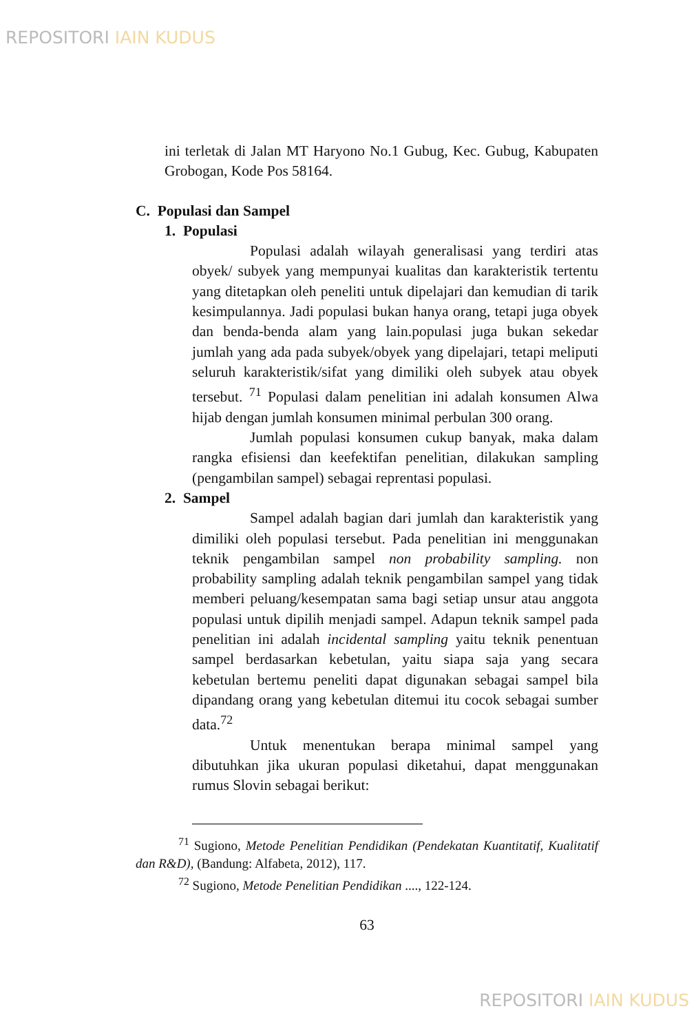REPOSITORI IAIN KUDUS
ini terletak di Jalan MT Haryono No.1 Gubug, Kec. Gubug, Kabupaten Grobogan, Kode Pos 58164.
C. Populasi dan Sampel
1. Populasi
Populasi adalah wilayah generalisasi yang terdiri atas obyek/ subyek yang mempunyai kualitas dan karakteristik tertentu yang ditetapkan oleh peneliti untuk dipelajari dan kemudian di tarik kesimpulannya. Jadi populasi bukan hanya orang, tetapi juga obyek dan benda-benda alam yang lain.populasi juga bukan sekedar jumlah yang ada pada subyek/obyek yang dipelajari, tetapi meliputi seluruh karakteristik/sifat yang dimiliki oleh subyek atau obyek tersebut. <sup>71</sup> Populasi dalam penelitian ini adalah konsumen Alwa hijab dengan jumlah konsumen minimal perbulan 300 orang.
Jumlah populasi konsumen cukup banyak, maka dalam rangka efisiensi dan keefektifan penelitian, dilakukan sampling (pengambilan sampel) sebagai reprentasi populasi.
2. Sampel
Sampel adalah bagian dari jumlah dan karakteristik yang dimiliki oleh populasi tersebut. Pada penelitian ini menggunakan teknik pengambilan sampel non probability sampling. non probability sampling adalah teknik pengambilan sampel yang tidak memberi peluang/kesempatan sama bagi setiap unsur atau anggota populasi untuk dipilih menjadi sampel. Adapun teknik sampel pada penelitian ini adalah incidental sampling yaitu teknik penentuan sampel berdasarkan kebetulan, yaitu siapa saja yang secara kebetulan bertemu peneliti dapat digunakan sebagai sampel bila dipandang orang yang kebetulan ditemui itu cocok sebagai sumber data.<sup>72</sup>
Untuk menentukan berapa minimal sampel yang dibutuhkan jika ukuran populasi diketahui, dapat menggunakan rumus Slovin sebagai berikut:
<sup>71</sup> Sugiono, Metode Penelitian Pendidikan (Pendekatan Kuantitatif, Kualitatif dan R&D), (Bandung: Alfabeta, 2012), 117.
<sup>72</sup> Sugiono, Metode Penelitian Pendidikan ...., 122-124.
63
REPOSITORI IAIN KUDUS